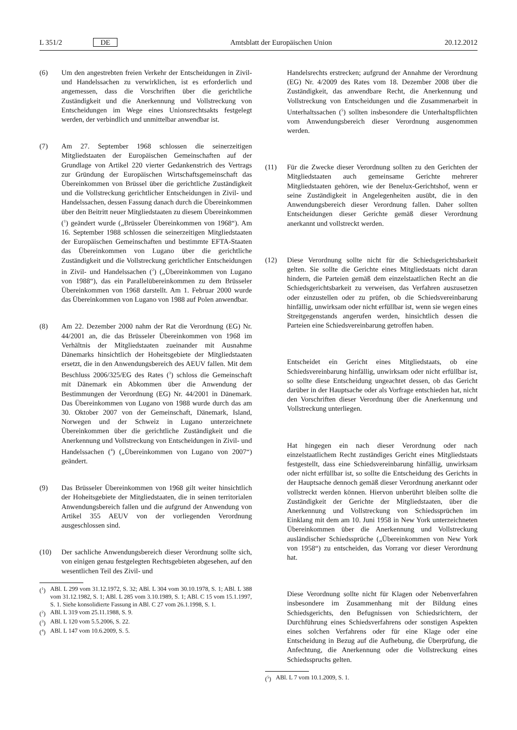L 351/2 DE Amtsblatt der Europäischen Union
20.12.2012
(6) Um den angestrebten freien Verkehr der Entscheidungen in Zivil- und Handelssachen zu verwirklichen, ist es erforderlich und angemessen, dass die Vorschriften über die gerichtliche Zuständigkeit und die Anerkennung und Vollstreckung von Entscheidungen im Wege eines Unionsrechtsakts festgelegt werden, der verbindlich und unmittelbar anwendbar ist.
(7) Am 27. September 1968 schlossen die seinerzeitigen Mitgliedstaaten der Europäischen Gemeinschaften auf der Grundlage von Artikel 220 vierter Gedankenstrich des Vertrags zur Gründung der Europäischen Wirtschaftsgemeinschaft das Übereinkommen von Brüssel über die gerichtliche Zuständigkeit und die Vollstreckung gerichtlicher Entscheidungen in Zivil- und Handelssachen, dessen Fassung danach durch die Übereinkommen über den Beitritt neuer Mitgliedstaaten zu diesem Übereinkommen (<sup>1</sup>) geändert wurde („Brüsseler Übereinkommen von 1968“). Am 16. September 1988 schlossen die seinerzeitigen Mitgliedstaaten der Europäischen Gemeinschaften und bestimmte EFTA-Staaten das Übereinkommen von Lugano über die gerichtliche Zuständigkeit und die Vollstreckung gerichtlicher Entscheidungen in Zivil- und Handelssachen (<sup>2</sup>) („Übereinkommen von Lugano von 1988“), das ein Parallelübereinkommen zu dem Brüsseler Übereinkommen von 1968 darstellt. Am 1. Februar 2000 wurde das Übereinkommen von Lugano von 1988 auf Polen anwendbar.
(8) Am 22. Dezember 2000 nahm der Rat die Verordnung (EG) Nr. 44/2001 an, die das Brüsseler Übereinkommen von 1968 im Verhältnis der Mitgliedstaaten zueinander mit Ausnahme Dänemarks hinsichtlich der Hoheitsgebiete der Mitgliedstaaten ersetzt, die in den Anwendungsbereich des AEUV fallen. Mit dem Beschluss 2006/325/EG des Rates (<sup>3</sup>) schloss die Gemeinschaft mit Dänemark ein Abkommen über die Anwendung der Bestimmungen der Verordnung (EG) Nr. 44/2001 in Dänemark. Das Übereinkommen von Lugano von 1988 wurde durch das am 30. Oktober 2007 von der Gemeinschaft, Dänemark, Island, Norwegen und der Schweiz in Lugano unterzeichnete Übereinkommen über die gerichtliche Zuständigkeit und die Anerkennung und Vollstreckung von Entscheidungen in Zivil- und Handelssachen (<sup>4</sup>) („Übereinkommen von Lugano von 2007“) geändert.
(9) Das Brüsseler Übereinkommen von 1968 gilt weiter hinsichtlich der Hoheitsgebiete der Mitgliedstaaten, die in seinen territorialen Anwendungsbereich fallen und die aufgrund der Anwendung von Artikel 355 AEUV von der vorliegenden Verordnung ausgeschlossen sind.
(10) Der sachliche Anwendungsbereich dieser Verordnung sollte sich, von einigen genau festgelegten Rechtsgebieten abgesehen, auf den wesentlichen Teil des Zivil- und
(<sup>1</sup>)
ABl. L 299 vom 31.12.1972, S. 32; ABl. L 304 vom 30.10.1978, S. 1; ABl. L 388 vom 31.12.1982, S. 1; ABl. L 285 vom 3.10.1989, S. 1; ABl. C 15 vom 15.1.1997, S. 1. Siehe konsolidierte Fassung in ABl. C 27 vom 26.1.1998, S. 1.
(<sup>2</sup>)
ABl. L 319 vom 25.11.1988, S. 9.
(<sup>3</sup>)
ABl. L 120 vom 5.5.2006, S. 22.
(<sup>4</sup>)
ABl. L 147 vom 10.6.2009, S. 5.
Handelsrechts erstrecken; aufgrund der Annahme der Verordnung (EG) Nr. 4/2009 des Rates vom 18. Dezember 2008 über die Zuständigkeit, das anwendbare Recht, die Anerkennung und Vollstreckung von Entscheidungen und die Zusammenarbeit in Unterhaltssachen (<sup>5</sup>) sollten insbesondere die Unterhaltspflichten vom Anwendungsbereich dieser Verordnung ausgenommen werden.
(11) Für die Zwecke dieser Verordnung sollten zu den Gerichten der Mitgliedstaaten auch gemeinsame Gerichte mehrerer Mitgliedstaaten gehören, wie der Benelux-Gerichtshof, wenn er seine Zuständigkeit in Angelegenheiten ausübt, die in den Anwendungsbereich dieser Verordnung fallen. Daher sollten Entscheidungen dieser Gerichte gemäß dieser Verordnung anerkannt und vollstreckt werden.
(12) Diese Verordnung sollte nicht für die Schiedsgerichtsbarkeit gelten. Sie sollte die Gerichte eines Mitgliedstaats nicht daran hindern, die Parteien gemäß dem einzelstaatlichen Recht an die Schiedsgerichtsbarkeit zu verweisen, das Verfahren auszusetzen oder einzustellen oder zu prüfen, ob die Schiedsvereinbarung hinfällig, unwirksam oder nicht erfüllbar ist, wenn sie wegen eines Streitgegenstands angerufen werden, hinsichtlich dessen die Parteien eine Schiedsvereinbarung getroffen haben.
Entscheidet ein Gericht eines Mitgliedstaats, ob eine Schiedsvereinbarung hinfällig, unwirksam oder nicht erfüllbar ist, so sollte diese Entscheidung ungeachtet dessen, ob das Gericht darüber in der Hauptsache oder als Vorfrage entschieden hat, nicht den Vorschriften dieser Verordnung über die Anerkennung und Vollstreckung unterliegen.
Hat hingegen ein nach dieser Verordnung oder nach einzelstaatlichem Recht zuständiges Gericht eines Mitgliedstaats festgestellt, dass eine Schiedsvereinbarung hinfällig, unwirksam oder nicht erfüllbar ist, so sollte die Entscheidung des Gerichts in der Hauptsache dennoch gemäß dieser Verordnung anerkannt oder vollstreckt werden können. Hiervon unberührt bleiben sollte die Zuständigkeit der Gerichte der Mitgliedstaaten, über die Anerkennung und Vollstreckung von Schiedssprüchen im Einklang mit dem am 10. Juni 1958 in New York unterzeichneten Übereinkommen über die Anerkennung und Vollstreckung ausländischer Schiedssprüche („Übereinkommen von New York von 1958“) zu entscheiden, das Vorrang vor dieser Verordnung hat.
Diese Verordnung sollte nicht für Klagen oder Nebenverfahren insbesondere im Zusammenhang mit der Bildung eines Schiedsgerichts, den Befugnissen von Schiedsrichtern, der Durchführung eines Schiedsverfahrens oder sonstigen Aspekten eines solchen Verfahrens oder für eine Klage oder eine Entscheidung in Bezug auf die Aufhebung, die Überprüfung, die Anfechtung, die Anerkennung oder die Vollstreckung eines Schiedsspruchs gelten.
(<sup>5</sup>)
ABl. L 7 vom 10.1.2009, S. 1.